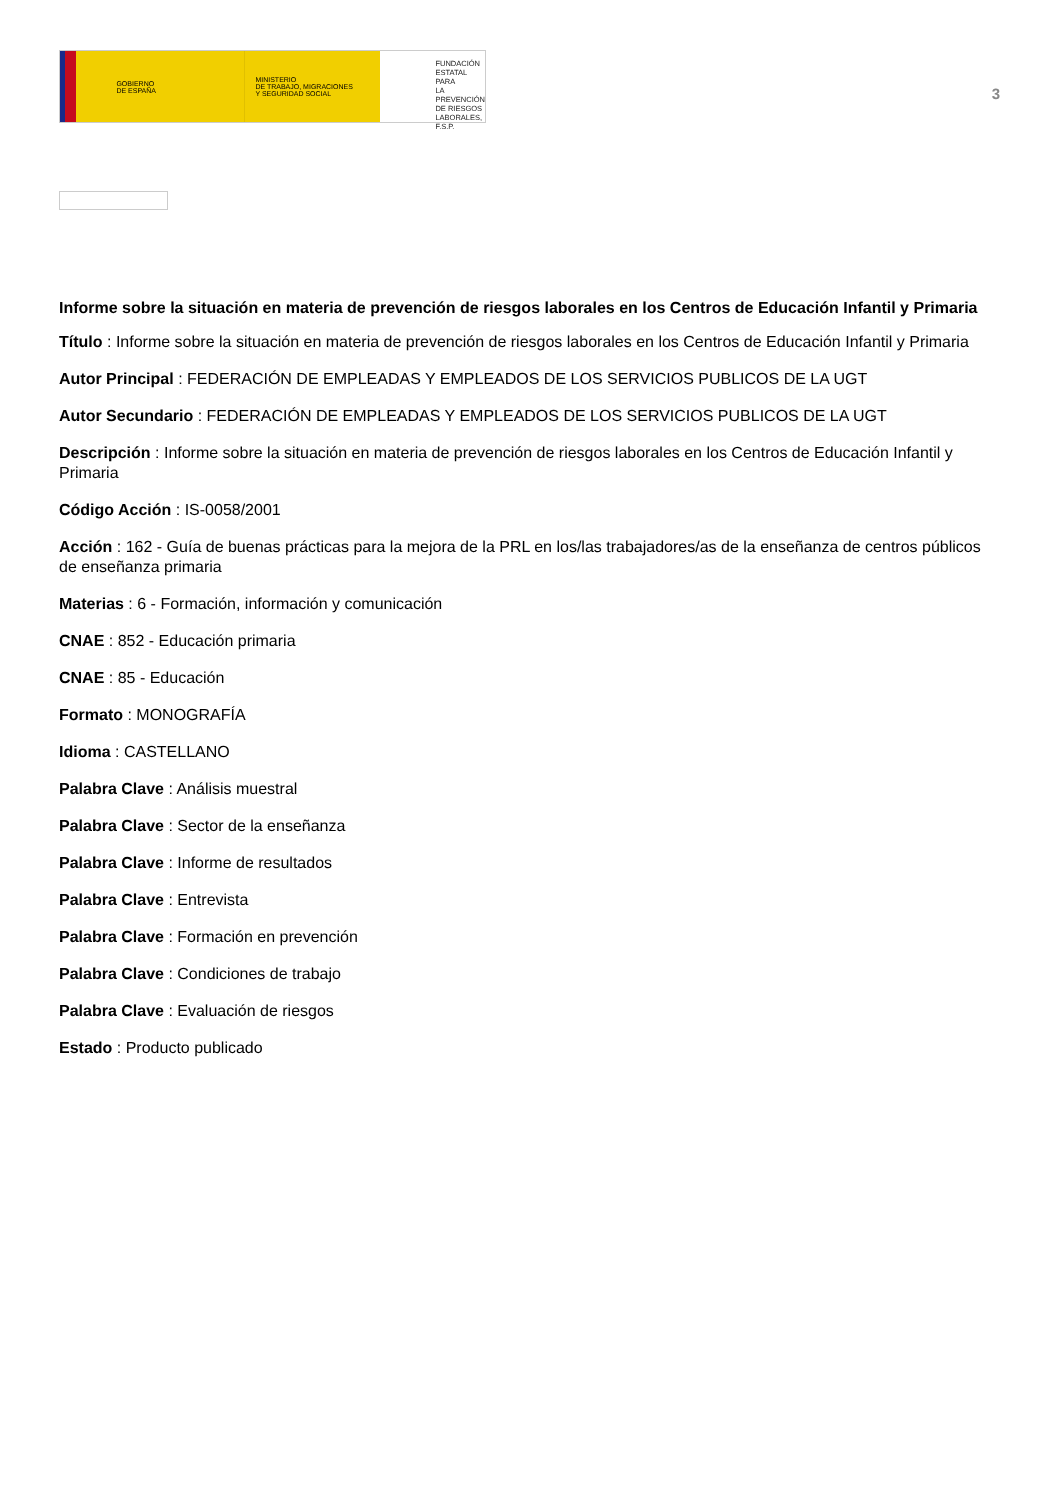GOBIERNO
DE ESPAÑA
MINISTERIO
DE TRABAJO, MIGRACIONES
Y SEGURIDAD SOCIAL
FUNDACIÓN
ESTATAL PARA
LA PREVENCIÓN
DE RIESGOS
LABORALES, F.S.P.
3
Informe sobre la situación en materia de prevención de riesgos laborales en los Centros de Educación Infantil y Primaria
Título : Informe sobre la situación en materia de prevención de riesgos laborales en los Centros de Educación Infantil y Primaria
Autor Principal : FEDERACIÓN DE EMPLEADAS Y EMPLEADOS DE LOS SERVICIOS PUBLICOS DE LA UGT
Autor Secundario : FEDERACIÓN DE EMPLEADAS Y EMPLEADOS DE LOS SERVICIOS PUBLICOS DE LA UGT
Descripción : Informe sobre la situación en materia de prevención de riesgos laborales en los Centros de Educación Infantil y Primaria
Código Acción : IS-0058/2001
Acción : 162 - Guía de buenas prácticas para la mejora de la PRL en los/las trabajadores/as de la enseñanza de centros públicos de enseñanza primaria
Materias : 6 - Formación, información y comunicación
CNAE : 852 - Educación primaria
CNAE : 85 - Educación
Formato : MONOGRAFÍA
Idioma : CASTELLANO
Palabra Clave : Análisis muestral
Palabra Clave : Sector de la enseñanza
Palabra Clave : Informe de resultados
Palabra Clave : Entrevista
Palabra Clave : Formación en prevención
Palabra Clave : Condiciones de trabajo
Palabra Clave : Evaluación de riesgos
Estado : Producto publicado